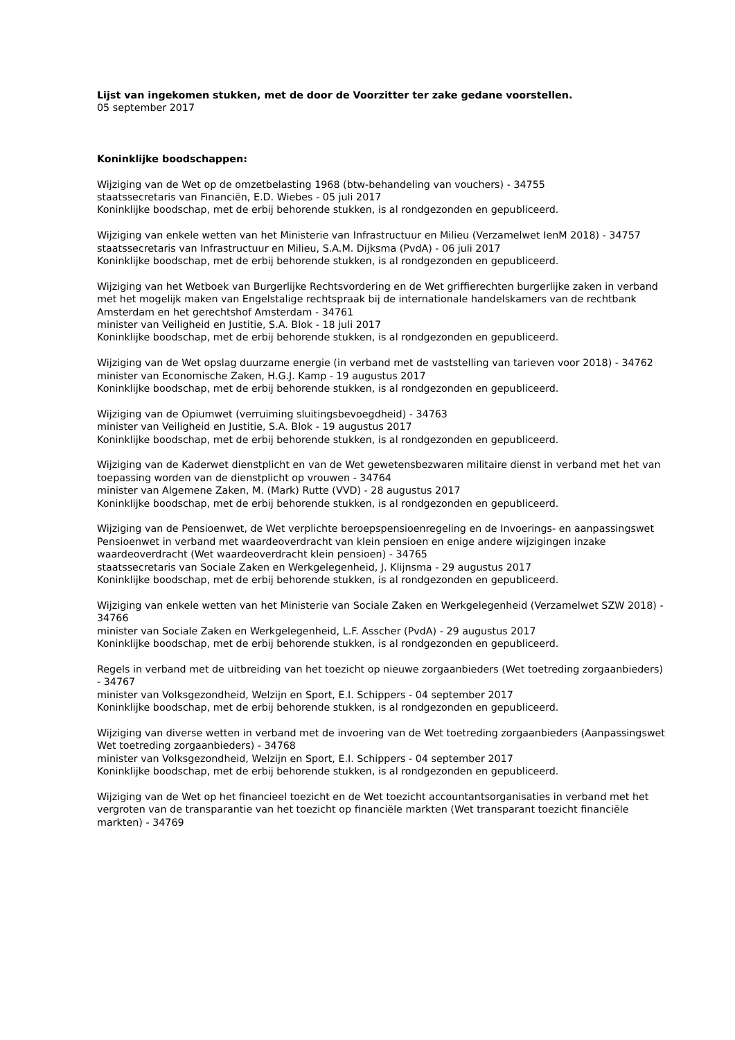Lijst van ingekomen stukken, met de door de Voorzitter ter zake gedane voorstellen.
05 september 2017
Koninklijke boodschappen:
Wijziging van de Wet op de omzetbelasting 1968 (btw-behandeling van vouchers) - 34755
staatssecretaris van Financiën, E.D. Wiebes - 05 juli 2017
Koninklijke boodschap, met de erbij behorende stukken, is al rondgezonden en gepubliceerd.
Wijziging van enkele wetten van het Ministerie van Infrastructuur en Milieu (Verzamelwet IenM 2018) - 34757
staatssecretaris van Infrastructuur en Milieu, S.A.M. Dijksma (PvdA) - 06 juli 2017
Koninklijke boodschap, met de erbij behorende stukken, is al rondgezonden en gepubliceerd.
Wijziging van het Wetboek van Burgerlijke Rechtsvordering en de Wet griffierechten burgerlijke zaken in verband met het mogelijk maken van Engelstalige rechtspraak bij de internationale handelskamers van de rechtbank Amsterdam en het gerechtshof Amsterdam - 34761
minister van Veiligheid en Justitie, S.A. Blok - 18 juli 2017
Koninklijke boodschap, met de erbij behorende stukken, is al rondgezonden en gepubliceerd.
Wijziging van de Wet opslag duurzame energie (in verband met de vaststelling van tarieven voor 2018) - 34762
minister van Economische Zaken, H.G.J. Kamp - 19 augustus 2017
Koninklijke boodschap, met de erbij behorende stukken, is al rondgezonden en gepubliceerd.
Wijziging van de Opiumwet (verruiming sluitingsbevoegdheid) - 34763
minister van Veiligheid en Justitie, S.A. Blok - 19 augustus 2017
Koninklijke boodschap, met de erbij behorende stukken, is al rondgezonden en gepubliceerd.
Wijziging van de Kaderwet dienstplicht en van de Wet gewetensbezwaren militaire dienst in verband met het van toepassing worden van de dienstplicht op vrouwen - 34764
minister van Algemene Zaken, M. (Mark) Rutte (VVD) - 28 augustus 2017
Koninklijke boodschap, met de erbij behorende stukken, is al rondgezonden en gepubliceerd.
Wijziging van de Pensioenwet, de Wet verplichte beroepspensioenregeling en de Invoerings- en aanpassingswet Pensioenwet in verband met waardeoverdracht van klein pensioen en enige andere wijzigingen inzake waardeoverdracht (Wet waardeoverdracht klein pensioen) - 34765
staatssecretaris van Sociale Zaken en Werkgelegenheid, J. Klijnsma - 29 augustus 2017
Koninklijke boodschap, met de erbij behorende stukken, is al rondgezonden en gepubliceerd.
Wijziging van enkele wetten van het Ministerie van Sociale Zaken en Werkgelegenheid (Verzamelwet SZW 2018) - 34766
minister van Sociale Zaken en Werkgelegenheid, L.F. Asscher (PvdA) - 29 augustus 2017
Koninklijke boodschap, met de erbij behorende stukken, is al rondgezonden en gepubliceerd.
Regels in verband met de uitbreiding van het toezicht op nieuwe zorgaanbieders (Wet toetreding zorgaanbieders) - 34767
minister van Volksgezondheid, Welzijn en Sport, E.I. Schippers - 04 september 2017
Koninklijke boodschap, met de erbij behorende stukken, is al rondgezonden en gepubliceerd.
Wijziging van diverse wetten in verband met de invoering van de Wet toetreding zorgaanbieders (Aanpassingswet Wet toetreding zorgaanbieders) - 34768
minister van Volksgezondheid, Welzijn en Sport, E.I. Schippers - 04 september 2017
Koninklijke boodschap, met de erbij behorende stukken, is al rondgezonden en gepubliceerd.
Wijziging van de Wet op het financieel toezicht en de Wet toezicht accountantsorganisaties in verband met het vergroten van de transparantie van het toezicht op financiële markten (Wet transparant toezicht financiële markten) - 34769